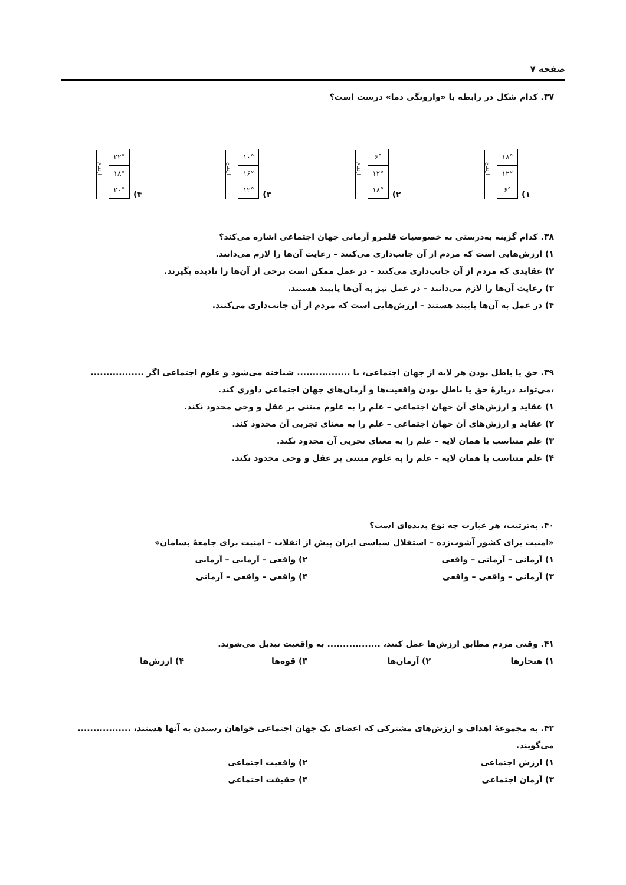صفحه ۷
۳۷. کدام شکل در رابطه با «وارونگی دما» درست است؟
۱)
۱۸°
۱۲°
۶°
ارتفاع
۲)
۶°
۱۲°
۱۸°
ارتفاع
۳)
۱۰°
۱۶°
۱۲°
ارتفاع
۴)
۲۲°
۱۸°
۲۰°
ارتفاع
۳۸. کدام گزینه به‌درستی به خصوصیات قلمرو آرمانی جهان اجتماعی اشاره می‌کند؟
۱) ارزش‌هایی است که مردم از آن جانب‌داری می‌کنند – رعایت آن‌ها را لازم می‌دانند.
۲) عقایدی که مردم از آن جانب‌داری می‌کنند – در عمل ممکن است برخی از آن‌ها را نادیده بگیرند.
۳) رعایت آن‌ها را لازم می‌دانند – در عمل نیز به آن‌ها پایبند هستند.
۴) در عمل به آن‌ها پایبند هستند – ارزش‌هایی است که مردم از آن جانب‌داری می‌کنند.
۳۹. حق یا باطل بودن هر لایه از جهان اجتماعی، با ................. شناخته می‌شود و علوم اجتماعی اگر ................. ،می‌تواند دربارهٔ حق یا باطل بودن واقعیت‌ها و آرمان‌های جهان اجتماعی داوری کند.
۱) عقاید و ارزش‌های آن جهان اجتماعی – علم را به علوم مبتنی بر عقل و وحی محدود نکند.
۲) عقاید و ارزش‌های آن جهان اجتماعی – علم را به معنای تجربی آن محدود کند.
۳) علم متناسب با همان لایه – علم را به معنای تجربی آن محدود نکند.
۴) علم متناسب با همان لایه – علم را به علوم مبتنی بر عقل و وحی محدود نکند.
۴۰. به‌ترتیب، هر عبارت چه نوع پدیده‌ای است؟
«امنیت برای کشور آشوب‌زده – استقلال سیاسی ایران پیش از انقلاب – امنیت برای جامعهٔ بسامان»
۱) آرمانی – آرمانی – واقعی ۲) واقعی – آرمانی – آرمانی
۳) آرمانی – واقعی – واقعی ۴) واقعی – واقعی – آرمانی
۴۱. وقتی مردم مطابق ارزش‌ها عمل کنند، ................. به واقعیت تبدیل می‌شوند.
۱) هنجارها ۲) آرمان‌ها ۳) قوه‌ها ۴) ارزش‌ها
۴۲. به مجموعهٔ اهداف و ارزش‌های مشترکی که اعضای یک جهان اجتماعی خواهان رسیدن به آنها هستند، ................. می‌گویند.
۱) ارزش اجتماعی ۲) واقعیت اجتماعی
۳) آرمان اجتماعی ۴) حقیقت اجتماعی